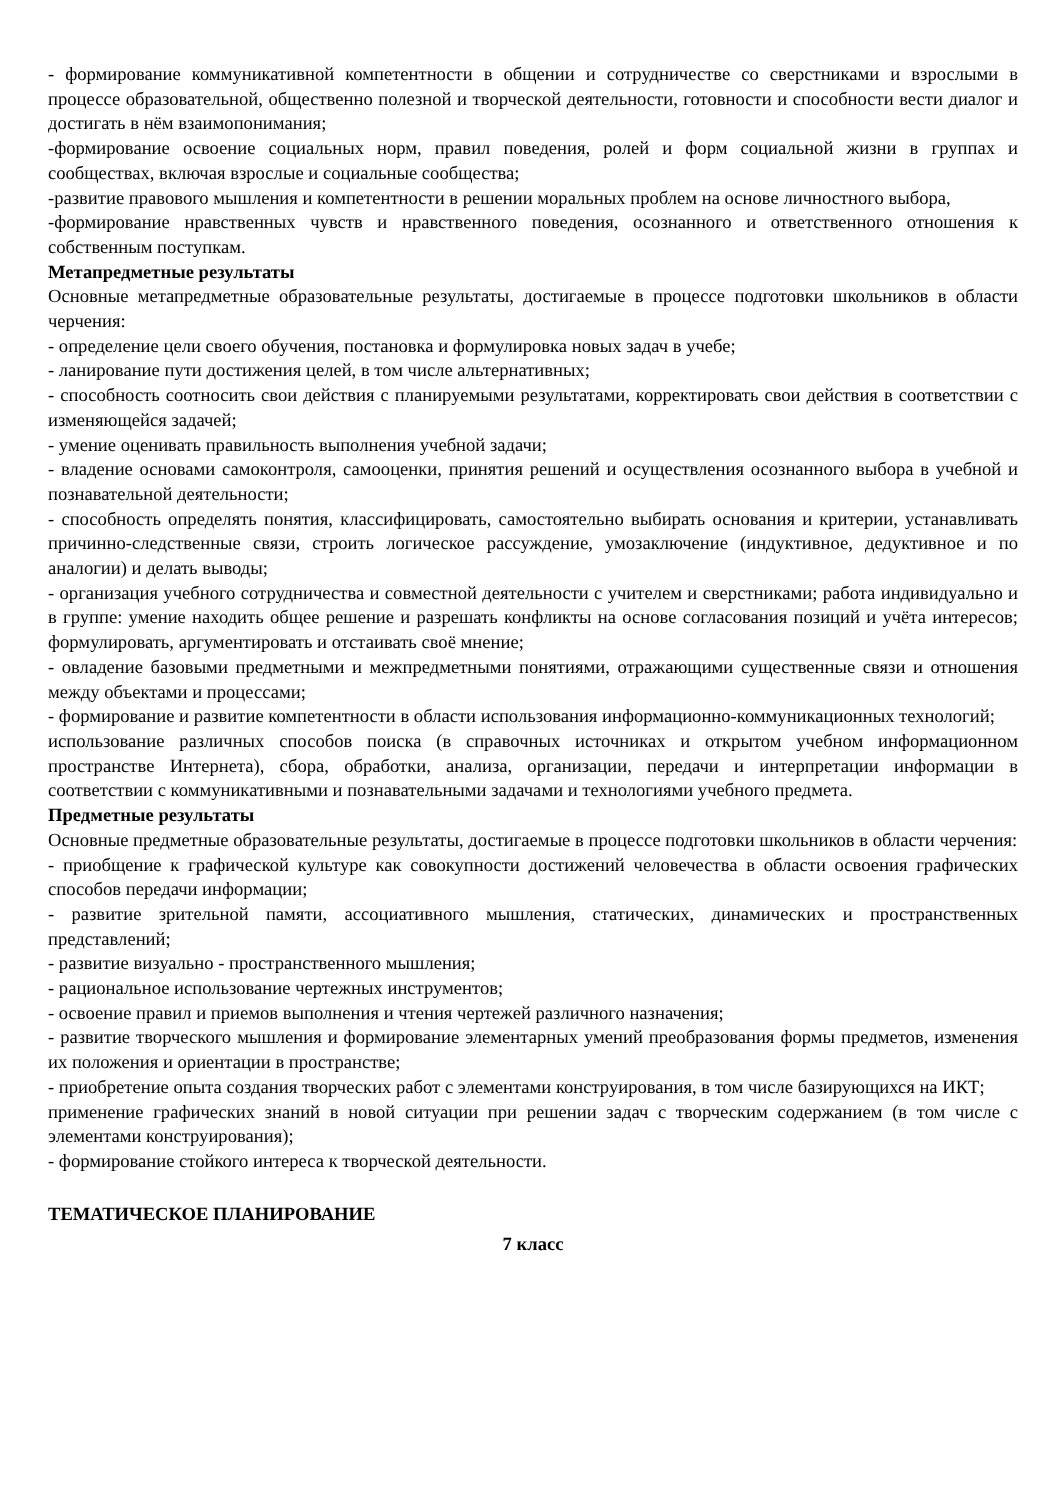- формирование коммуникативной компетентности в общении и сотрудничестве со сверстниками и взрослыми в процессе образовательной, общественно полезной и творческой деятельности, готовности и способности вести диалог и достигать в нём взаимопонимания;
-формирование освоение социальных норм, правил поведения, ролей и форм социальной жизни в группах и сообществах, включая взрослые и социальные сообщества;
-развитие правового мышления и компетентности в решении моральных проблем на основе личностного выбора,
-формирование нравственных чувств и нравственного поведения, осознанного и ответственного отношения к собственным поступкам.
Метапредметные результаты
Основные метапредметные образовательные результаты, достигаемые в процессе подготовки школьников в области черчения:
- определение цели своего обучения, постановка и формулировка новых задач в учебе;
- ланирование пути достижения целей, в том числе альтернативных;
- способность соотносить свои действия с планируемыми результатами, корректировать свои действия в соответствии с изменяющейся задачей;
- умение оценивать правильность выполнения учебной задачи;
- владение основами самоконтроля, самооценки, принятия решений и осуществления осознанного выбора в учебной и познавательной деятельности;
- способность определять понятия, классифицировать, самостоятельно выбирать основания и критерии, устанавливать причинно-следственные связи, строить логическое рассуждение, умозаключение (индуктивное, дедуктивное и по аналогии) и делать выводы;
- организация учебного сотрудничества и совместной деятельности с учителем и сверстниками; работа индивидуально и в группе: умение находить общее решение и разрешать конфликты на основе согласования позиций и учёта интересов; формулировать, аргументировать и отстаивать своё мнение;
- овладение базовыми предметными и межпредметными понятиями, отражающими существенные связи и отношения между объектами и процессами;
- формирование и развитие компетентности в области использования информационно-коммуникационных технологий;
использование различных способов поиска (в справочных источниках и открытом учебном информационном пространстве Интернета), сбора, обработки, анализа, организации, передачи и интерпретации информации в соответствии с коммуникативными и познавательными задачами и технологиями учебного предмета.
Предметные результаты
Основные предметные образовательные результаты, достигаемые в процессе подготовки школьников в области черчения:
- приобщение к графической культуре как совокупности достижений человечества в области освоения графических способов передачи информации;
- развитие зрительной памяти, ассоциативного мышления, статических, динамических и пространственных представлений;
- развитие визуально - пространственного мышления;
- рациональное использование чертежных инструментов;
- освоение правил и приемов выполнения и чтения чертежей различного назначения;
- развитие творческого мышления и формирование элементарных умений преобразования формы предметов, изменения их положения и ориентации в пространстве;
- приобретение опыта создания творческих работ с элементами конструирования, в том числе базирующихся на ИКТ;
применение графических знаний в новой ситуации при решении задач с творческим содержанием (в том числе с элементами конструирования);
- формирование стойкого интереса к творческой деятельности.
ТЕМАТИЧЕСКОЕ ПЛАНИРОВАНИЕ
7 класс